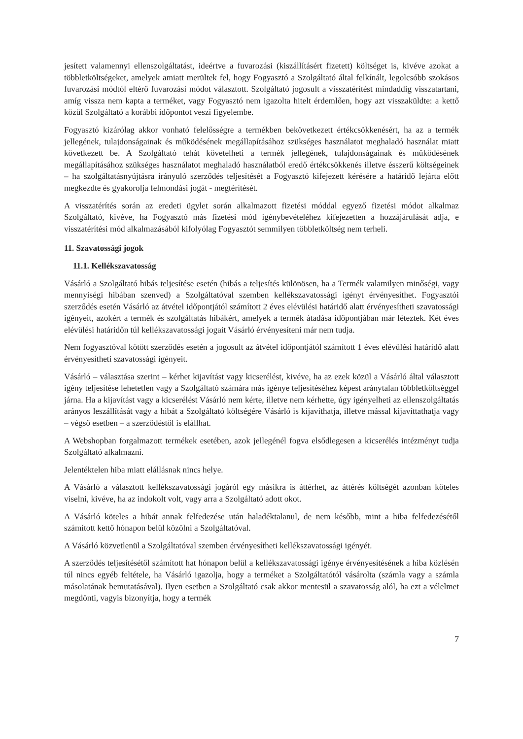jesített valamennyi ellenszolgáltatást, ideértve a fuvarozási (kiszállításért fizetett) költséget is, kivéve azokat a többletköltségeket, amelyek amiatt merültek fel, hogy Fogyasztó a Szolgáltató által felkínált, legolcsóbb szokásos fuvarozási módtól eltérő fuvarozási módot választott. Szolgáltató jogosult a visszatérítést mindaddig visszatartani, amíg vissza nem kapta a terméket, vagy Fogyasztó nem igazolta hitelt érdemlően, hogy azt visszaküldte: a kettő közül Szolgáltató a korábbi időpontot veszi figyelembe.
Fogyasztó kizárólag akkor vonható felelősségre a termékben bekövetkezett értékcsökkenésért, ha az a termék jellegének, tulajdonságainak és működésének megállapításához szükséges használatot meghaladó használat miatt következett be. A Szolgáltató tehát követelheti a termék jellegének, tulajdonságainak és működésének megállapításához szükséges használatot meghaladó használatból eredő értékcsökkenés illetve ésszerű költségeinek – ha szolgáltatásnyújtásra irányuló szerződés teljesítését a Fogyasztó kifejezett kérésére a határidő lejárta előtt megkezdte és gyakorolja felmondási jogát - megtérítését.
A visszatérítés során az eredeti ügylet során alkalmazott fizetési móddal egyező fizetési módot alkalmaz Szolgáltató, kivéve, ha Fogyasztó más fizetési mód igénybevételéhez kifejezetten a hozzájárulását adja, e visszatérítési mód alkalmazásából kifolyólag Fogyasztót semmilyen többletköltség nem terheli.
11. Szavatossági jogok
11.1. Kellékszavatosság
Vásárló a Szolgáltató hibás teljesítése esetén (hibás a teljesítés különösen, ha a Termék valamilyen minőségi, vagy mennyiségi hibában szenved) a Szolgáltatóval szemben kellékszavatossági igényt érvényesíthet. Fogyasztói szerződés esetén Vásárló az átvétel időpontjától számított 2 éves elévülési határidő alatt érvényesítheti szavatossági igényeit, azokért a termék és szolgáltatás hibákért, amelyek a termék átadása időpontjában már léteztek. Két éves elévülési határidőn túl kellékszavatossági jogait Vásárló érvényesíteni már nem tudja.
Nem fogyasztóval kötött szerződés esetén a jogosult az átvétel időpontjától számított 1 éves elévülési határidő alatt érvényesítheti szavatossági igényeit.
Vásárló – választása szerint – kérhet kijavítást vagy kicserélést, kivéve, ha az ezek közül a Vásárló által választott igény teljesítése lehetetlen vagy a Szolgáltató számára más igénye teljesítéséhez képest aránytalan többletköltséggel járna. Ha a kijavítást vagy a kicserélést Vásárló nem kérte, illetve nem kérhette, úgy igényelheti az ellenszolgáltatás arányos leszállítását vagy a hibát a Szolgáltató költségére Vásárló is kijavíthatja, illetve mással kijavíttathatja vagy – végső esetben – a szerződéstől is elállhat.
A Webshopban forgalmazott termékek esetében, azok jellegénél fogva elsődlegesen a kicserélés intézményt tudja Szolgáltató alkalmazni.
Jelentéktelen hiba miatt elállásnak nincs helye.
A Vásárló a választott kellékszavatossági jogáról egy másikra is áttérhet, az áttérés költségét azonban köteles viselni, kivéve, ha az indokolt volt, vagy arra a Szolgáltató adott okot.
A Vásárló köteles a hibát annak felfedezése után haladéktalanul, de nem később, mint a hiba felfedezésétől számított kettő hónapon belül közölni a Szolgáltatóval.
A Vásárló közvetlenül a Szolgáltatóval szemben érvényesítheti kellékszavatossági igényét.
A szerződés teljesítésétől számított hat hónapon belül a kellékszavatossági igénye érvényesítésének a hiba közlésén túl nincs egyéb feltétele, ha Vásárló igazolja, hogy a terméket a Szolgáltatótól vásárolta (számla vagy a számla másolatának bemutatásával). Ilyen esetben a Szolgáltató csak akkor mentesül a szavatosság alól, ha ezt a vélelmet megdönti, vagyis bizonyítja, hogy a termék
7